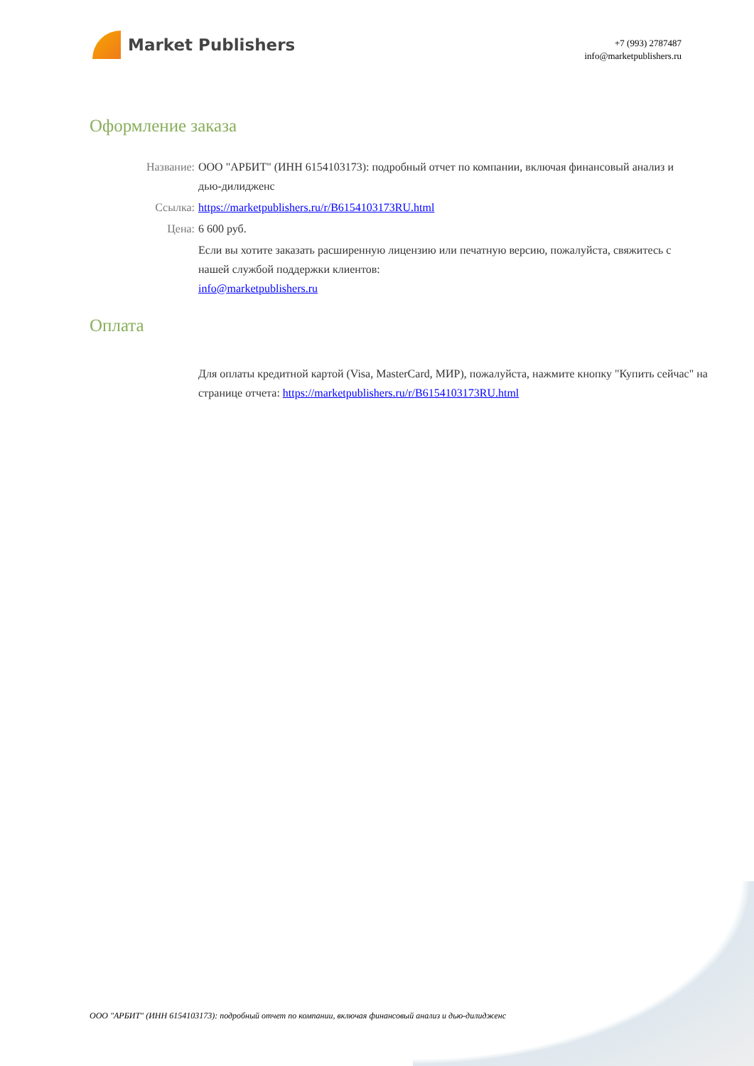Market Publishers
+7 (993) 2787487
info@marketpublishers.ru
Оформление заказа
Название: ООО "АРБИТ" (ИНН 6154103173): подробный отчет по компании, включая финансовый анализ и дью-дилидженс
Ссылка: https://marketpublishers.ru/r/B6154103173RU.html
Цена: 6 600 руб.
Если вы хотите заказать расширенную лицензию или печатную версию, пожалуйста, свяжитесь с нашей службой поддержки клиентов:
info@marketpublishers.ru
Оплата
Для оплаты кредитной картой (Visa, MasterCard, МИР), пожалуйста, нажмите кнопку "Купить сейчас" на странице отчета: https://marketpublishers.ru/r/B6154103173RU.html
ООО "АРБИТ" (ИНН 6154103173): подробный отчет по компании, включая финансовый анализ и дью-дилидженс